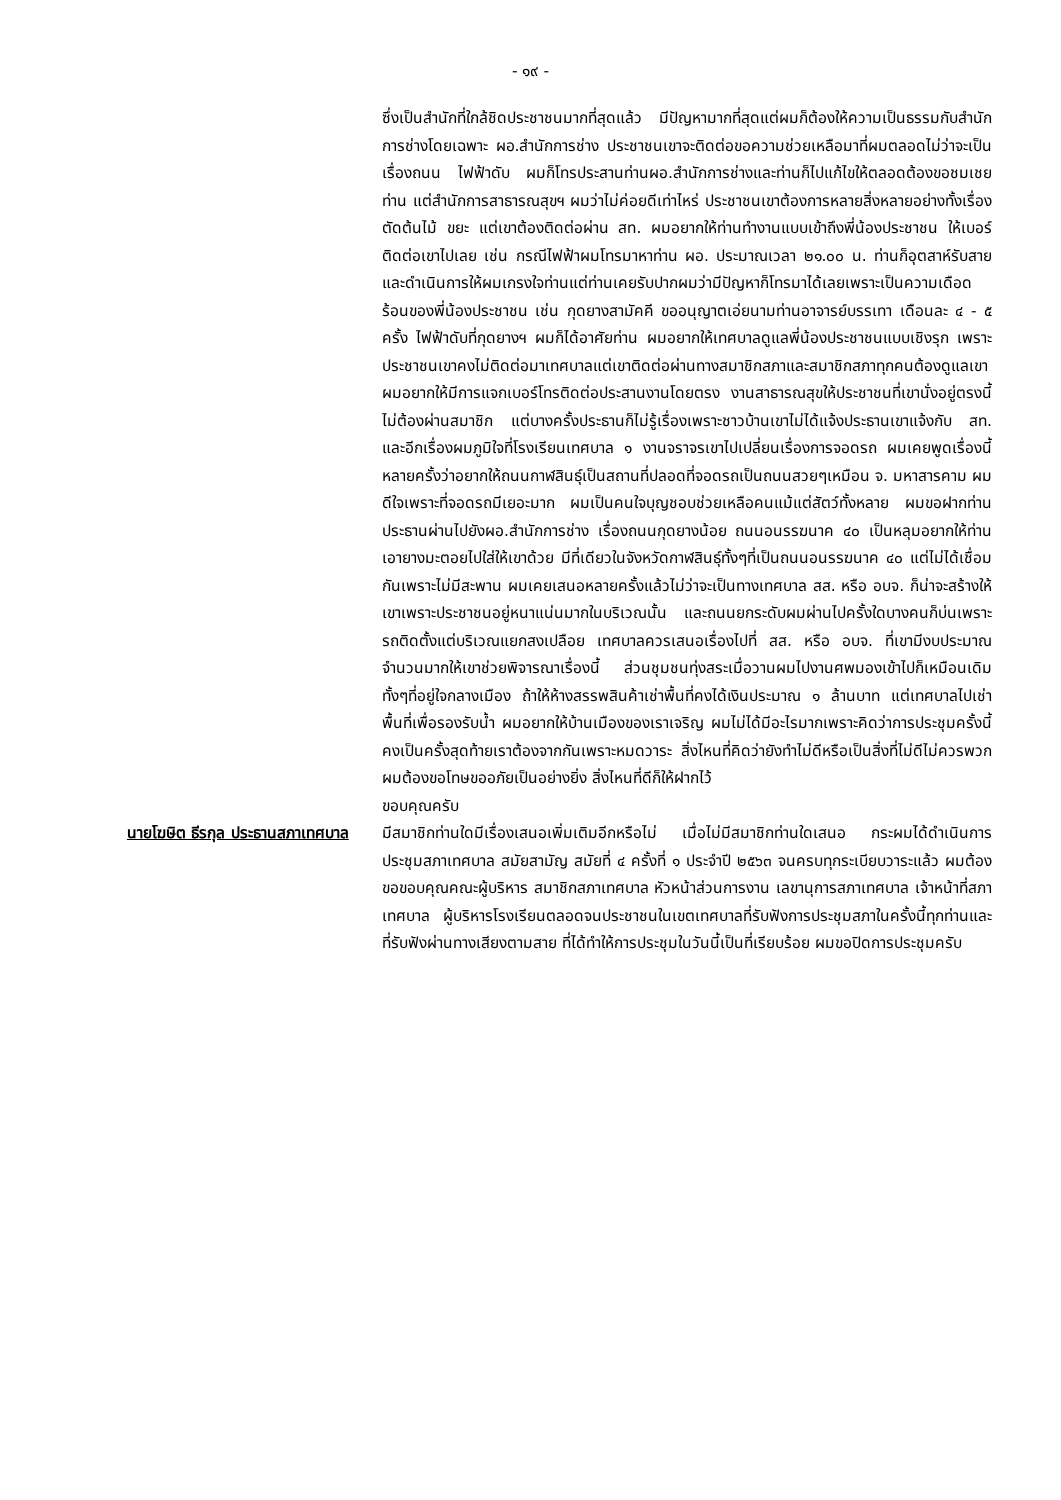- ๑๙ -
ซึ่งเป็นสำนักที่ใกล้ชิดประชาชนมากที่สุดแล้ว มีปัญหามากที่สุดแต่ผมก็ต้องให้ความเป็นธรรมกับสำนักการช่างโดยเฉพาะ ผอ.สำนักการช่าง ประชาชนเขาจะติดต่อขอความช่วยเหลือมาที่ผมตลอดไม่ว่าจะเป็นเรื่องถนน ไฟฟ้าดับ ผมก็โทรประสานท่านผอ.สำนักการช่างและท่านก็ไปแก้ไขให้ตลอดต้องขอชมเชยท่าน แต่สำนักการสาธารณสุขฯ ผมว่าไม่ค่อยดีเท่าไหร่ ประชาชนเขาต้องการหลายสิ่งหลายอย่างทั้งเรื่องตัดต้นไม้ ขยะ แต่เขาต้องติดต่อผ่าน สท. ผมอยากให้ท่านทำงานแบบเข้าถึงพี่น้องประชาชน ให้เบอร์ติดต่อเขาไปเลย เช่น กรณีไฟฟ้าผมโทรมาหาท่าน ผอ. ประมาณเวลา ๒๑.๐๐ น. ท่านก็อุตสาห์รับสายและดำเนินการให้ผมเกรงใจท่านแต่ท่านเคยรับปากผมว่ามีปัญหาก็โทรมาได้เลยเพราะเป็นความเดือดร้อนของพี่น้องประชาชน เช่น กุดยางสามัคคี ขออนุญาตเอ่ยนามท่านอาจารย์บรรเทา เดือนละ ๔ - ๕ ครั้ง ไฟฟ้าดับที่กุดยางฯ ผมก็ได้อาศัยท่าน ผมอยากให้เทศบาลดูแลพี่น้องประชาชนแบบเชิงรุก เพราะประชาชนเขาคงไม่ติดต่อมาเทศบาลแต่เขาติดต่อผ่านทางสมาชิกสภาและสมาชิกสภาทุกคนต้องดูแลเขา ผมอยากให้มีการแจกเบอร์โทรติดต่อประสานงานโดยตรง งานสาธารณสุขให้ประชาชนที่เขานั่งอยู่ตรงนี้ไม่ต้องผ่านสมาชิก แต่บางครั้งประธานก็ไม่รู้เรื่องเพราะชาวบ้านเขาไม่ได้แจ้งประธานเขาแจ้งกับ สท. และอีกเรื่องผมภูมิใจที่โรงเรียนเทศบาล ๑ งานจราจรเขาไปเปลี่ยนเรื่องการจอดรถ ผมเคยพูดเรื่องนี้หลายครั้งว่าอยากให้ถนนกาฬสินธุ์เป็นสถานที่ปลอดที่จอดรถเป็นถนนสวยๆเหมือน จ. มหาสารคาม ผมดีใจเพราะที่จอดรถมีเยอะมาก ผมเป็นคนใจบุญชอบช่วยเหลือคนแม้แต่สัตว์ทั้งหลาย ผมขอฝากท่านประธานผ่านไปยังผอ.สำนักการช่าง เรื่องถนนกุดยางน้อย ถนนอนรรฆนาค ๔๐ เป็นหลุมอยากให้ท่านเอายางมะตอยไปใส่ให้เขาด้วย มีที่เดียวในจังหวัดกาฬสินธุ์ทั้งๆที่เป็นถนนอนรรฆนาค ๔๐ แต่ไม่ได้เชื่อมกันเพราะไม่มีสะพาน ผมเคยเสนอหลายครั้งแล้วไม่ว่าจะเป็นทางเทศบาล สส. หรือ อบจ. ก็น่าจะสร้างให้เขาเพราะประชาชนอยู่หนาแน่นมากในบริเวณนั้น และถนนยกระดับผมผ่านไปครั้งใดบางคนก็บ่นเพราะรถติดตั้งแต่บริเวณแยกสงเปลือย เทศบาลควรเสนอเรื่องไปที่ สส. หรือ อบจ. ที่เขามีงบประมาณจำนวนมากให้เขาช่วยพิจารณาเรื่องนี้ ส่วนชุมชนทุ่งสระเมื่อวานผมไปงานศพมองเข้าไปก็เหมือนเดิมทั้งๆที่อยู่ใจกลางเมือง ถ้าให้ห้างสรรพสินค้าเช่าพื้นที่คงได้เงินประมาณ ๑ ล้านบาท แต่เทศบาลไปเช่าพื้นที่เพื่อรองรับน้ำ ผมอยากให้บ้านเมืองของเราเจริญ ผมไม่ได้มีอะไรมากเพราะคิดว่าการประชุมครั้งนี้คงเป็นครั้งสุดท้ายเราต้องจากกันเพราะหมดวาระ สิ่งไหนที่คิดว่ายังทำไม่ดีหรือเป็นสิ่งที่ไม่ดีไม่ควรพวกผมต้องขอโทษขออภัยเป็นอย่างยิ่ง สิ่งไหนที่ดีก็ให้ฝากไว้
ขอบคุณครับ
นายโฆษิต ธีรกุล ประธานสภาเทศบาล
มีสมาชิกท่านใดมีเรื่องเสนอเพิ่มเติมอีกหรือไม่ เมื่อไม่มีสมาชิกท่านใดเสนอ กระผมได้ดำเนินการประชุมสภาเทศบาล สมัยสามัญ สมัยที่ ๔ ครั้งที่ ๑ ประจำปี ๒๕๖๓ จนครบทุกระเบียบวาระแล้ว ผมต้องขอขอบคุณคณะผู้บริหาร สมาชิกสภาเทศบาล หัวหน้าส่วนการงาน เลขานุการสภาเทศบาล เจ้าหน้าที่สภาเทศบาล ผู้บริหารโรงเรียนตลอดจนประชาชนในเขตเทศบาลที่รับฟังการประชุมสภาในครั้งนี้ทุกท่านและที่รับฟังผ่านทางเสียงตามสาย ที่ได้ทำให้การประชุมในวันนี้เป็นที่เรียบร้อย ผมขอปิดการประชุมครับ